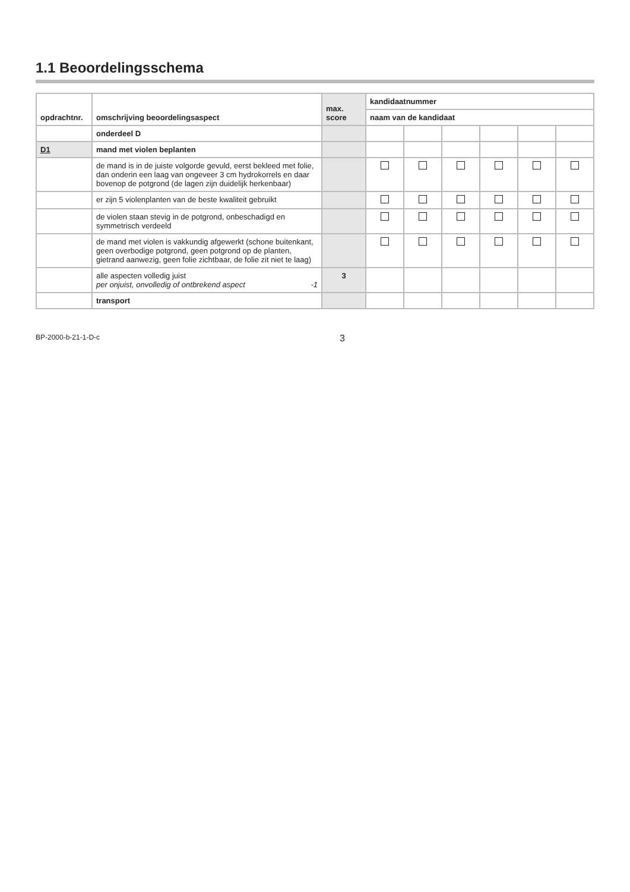1.1 Beoordelingsschema
| opdrachtnr. | omschrijving beoordelingsaspect | max. score | kandidaatnummer | | | | | |
| --- | --- | --- | --- | --- | --- | --- | --- | --- |
| | | | naam van de kandidaat | | | | | |
| | onderdeel D | | | | | | | |
| D1 | mand met violen beplanten | | | | | | | |
| | de mand is in de juiste volgorde gevuld, eerst bekleed met folie, dan onderin een laag van ongeveer 3 cm hydrokorrels en daar bovenop de potgrond (de lagen zijn duidelijk herkenbaar) | | | | | | | |
| | er zijn 5 violenplanten van de beste kwaliteit gebruikt | | | | | | | |
| | de violen staan stevig in de potgrond, onbeschadigd en symmetrisch verdeeld | | | | | | | |
| | de mand met violen is vakkundig afgewerkt (schone buitenkant, geen overbodige potgrond, geen potgrond op de planten, gietrand aanwezig, geen folie zichtbaar, de folie zit niet te laag) | | | | | | | |
| | alle aspecten volledig juist per onjuist, onvolledig of ontbrekend aspect -1 | 3 | | | | | | |
| | transport | | | | | | | |
BP-2000-b-21-1-D-c 3